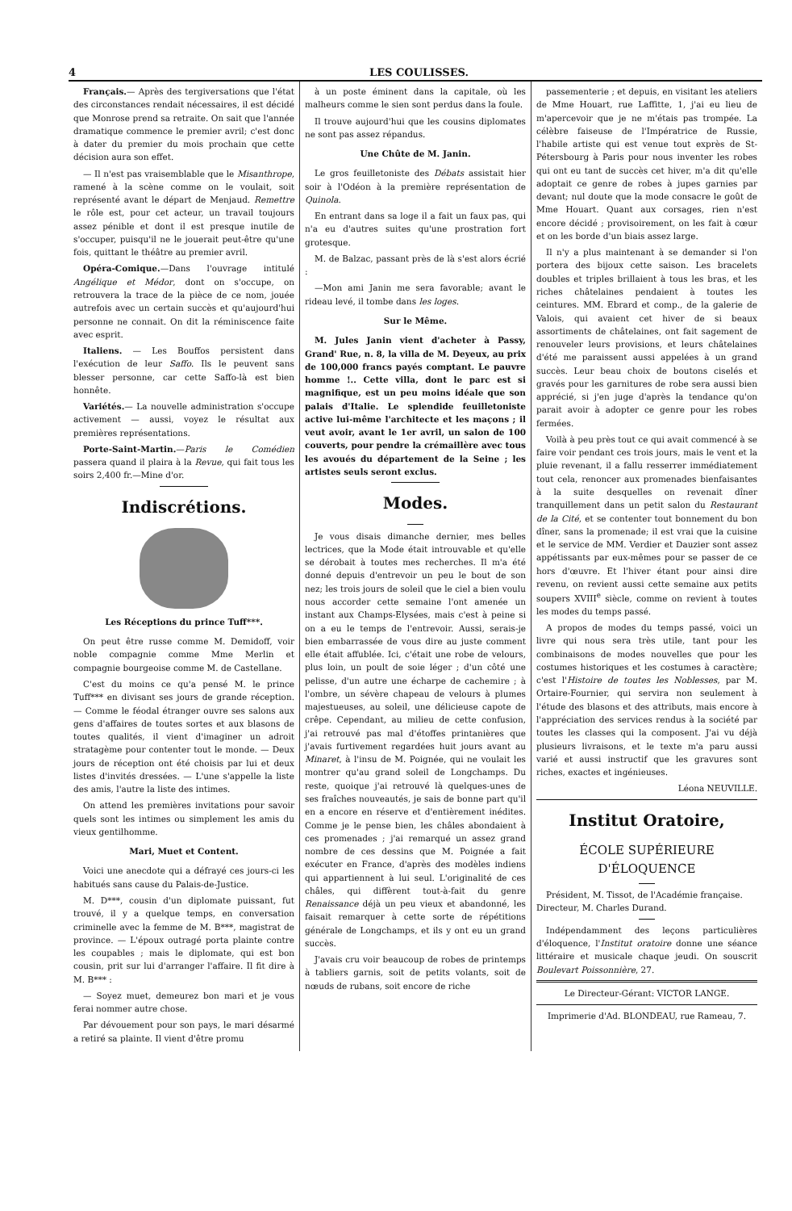4 LES COULISSES.
Français.— Après des tergiversations que l'état des circonstances rendait nécessaires, il est décidé que Monrose prend sa retraite. On sait que l'année dramatique commence le premier avril; c'est donc à dater du premier du mois prochain que cette décision aura son effet.
— Il n'est pas vraisemblable que le Misanthrope, ramené à la scène comme on le voulait, soit représenté avant le départ de Menjaud. Remettre le rôle est, pour cet acteur, un travail toujours assez pénible et dont il est presque inutile de s'occuper, puisqu'il ne le jouerait peut-être qu'une fois, quittant le théâtre au premier avril.
Opéra-Comique.—Dans l'ouvrage intitulé Angélique et Médor, dont on s'occupe, on retrouvera la trace de la pièce de ce nom, jouée autrefois avec un certain succès et qu'aujourd'hui personne ne connait. On dit la réminiscence faite avec esprit.
Italiens. — Les Bouffos persistent dans l'exécution de leur Saffo. Ils le peuvent sans blesser personne, car cette Saffo-là est bien honnête.
Variétés.— La nouvelle administration s'occupe activement — aussi, voyez le résultat aux premières représentations.
Porte-Saint-Martin.—Paris le Comédien passera quand il plaira à la Revue, qui fait tous les soirs 2,400 fr.—Mine d'or.
Indiscrétions.
Les Réceptions du prince Tuff***.
On peut être russe comme M. Demidoff, voir noble compagnie comme Mme Merlin et compagnie bourgeoise comme M. de Castellane.
C'est du moins ce qu'a pensé M. le prince Tuff*** en divisant ses jours de grande réception. — Comme le féodal étranger ouvre ses salons aux gens d'affaires de toutes sortes et aux blasons de toutes qualités, il vient d'imaginer un adroit stratagème pour contenter tout le monde. — Deux jours de réception ont été choisis par lui et deux listes d'invités dressées. — L'une s'appelle la liste des amis, l'autre la liste des intimes.
On attend les premières invitations pour savoir quels sont les intimes ou simplement les amis du vieux gentilhomme.
Mari, Muet et Content.
Voici une anecdote qui a défrayé ces jours-ci les habitués sans cause du Palais-de-Justice.
M. D***, cousin d'un diplomate puissant, fut trouvé, il y a quelque temps, en conversation criminelle avec la femme de M. B***, magistrat de province. — L'époux outragé porta plainte contre les coupables ; mais le diplomate, qui est bon cousin, prit sur lui d'arranger l'affaire. Il fit dire à M. B*** :
— Soyez muet, demeurez bon mari et je vous ferai nommer autre chose.
Par dévouement pour son pays, le mari désarmé a retiré sa plainte. Il vient d'être promu
à un poste éminent dans la capitale, où les malheurs comme le sien sont perdus dans la foule.
Il trouve aujourd'hui que les cousins diplomates ne sont pas assez répandus.
Une Chûte de M. Janin.
Le gros feuilletoniste des Débats assistait hier soir à l'Odéon à la première représentation de Quinola.
En entrant dans sa loge il a fait un faux pas, qui n'a eu d'autres suites qu'une prostration fort grotesque.
M. de Balzac, passant près de là s'est alors écrié :
—Mon ami Janin me sera favorable; avant le rideau levé, il tombe dans les loges.
Sur le Même.
M. Jules Janin vient d'acheter à Passy, Grand' Rue, n. 8, la villa de M. Deyeux, au prix de 100,000 francs payés comptant. Le pauvre homme !.. Cette villa, dont le parc est si magnifique, est un peu moins idéale que son palais d'Italie. Le splendide feuilletoniste active lui-même l'architecte et les maçons ; il veut avoir, avant le 1er avril, un salon de 100 couverts, pour pendre la crémaillère avec tous les avoués du département de la Seine ; les artistes seuls seront exclus.
Modes.
Je vous disais dimanche dernier, mes belles lectrices, que la Mode était introuvable et qu'elle se dérobait à toutes mes recherches. Il m'a été donné depuis d'entrevoir un peu le bout de son nez; les trois jours de soleil que le ciel a bien voulu nous accorder cette semaine l'ont amenée un instant aux Champs-Elysées, mais c'est à peine si on a eu le temps de l'entrevoir. Aussi, serais-je bien embarrassée de vous dire au juste comment elle était affublée. Ici, c'était une robe de velours, plus loin, un poult de soie léger ; d'un côté une pelisse, d'un autre une écharpe de cachemire ; à l'ombre, un sévère chapeau de velours à plumes majestueuses, au soleil, une délicieuse capote de crêpe. Cependant, au milieu de cette confusion, j'ai retrouvé pas mal d'étoffes printanières que j'avais furtivement regardées huit jours avant au Minaret, à l'insu de M. Poignée, qui ne voulait les montrer qu'au grand soleil de Longchamps. Du reste, quoique j'ai retrouvé là quelques-unes de ses fraîches nouveautés, je sais de bonne part qu'il en a encore en réserve et d'entièrement inédites. Comme je le pense bien, les châles abondaient à ces promenades ; j'ai remarqué un assez grand nombre de ces dessins que M. Poignée a fait exécuter en France, d'après des modèles indiens qui appartiennent à lui seul. L'originalité de ces châles, qui diffèrent tout-à-fait du genre Renaissance déjà un peu vieux et abandonné, les faisait remarquer à cette sorte de répétitions générale de Longchamps, et ils y ont eu un grand succès.
J'avais cru voir beaucoup de robes de printemps à tabliers garnis, soit de petits volants, soit de nœuds de rubans, soit encore de riche
passementerie ; et depuis, en visitant les ateliers de Mme Houart, rue Laffitte, 1, j'ai eu lieu de m'apercevoir que je ne m'étais pas trompée. La célèbre faiseuse de l'Impératrice de Russie, l'habile artiste qui est venue tout exprès de St-Pétersbourg à Paris pour nous inventer les robes qui ont eu tant de succès cet hiver, m'a dit qu'elle adoptait ce genre de robes à jupes garnies par devant; nul doute que la mode consacre le goût de Mme Houart. Quant aux corsages, rien n'est encore décidé ; provisoirement, on les fait à cœur et on les borde d'un biais assez large.
Il n'y a plus maintenant à se demander si l'on portera des bijoux cette saison. Les bracelets doubles et triples brillaient à tous les bras, et les riches châtelaines pendaient à toutes les ceintures. MM. Ebrard et comp., de la galerie de Valois, qui avaient cet hiver de si beaux assortiments de châtelaines, ont fait sagement de renouveler leurs provisions, et leurs châtelaines d'été me paraissent aussi appelées à un grand succès. Leur beau choix de boutons ciselés et gravés pour les garnitures de robe sera aussi bien apprécié, si j'en juge d'après la tendance qu'on parait avoir à adopter ce genre pour les robes fermées.
Voilà à peu près tout ce qui avait commencé à se faire voir pendant ces trois jours, mais le vent et la pluie revenant, il a fallu resserrer immédiatement tout cela, renoncer aux promenades bienfaisantes à la suite desquelles on revenait dîner tranquillement dans un petit salon du Restaurant de la Cité, et se contenter tout bonnement du bon dîner, sans la promenade; il est vrai que la cuisine et le service de MM. Verdier et Dauzier sont assez appétissants par eux-mêmes pour se passer de ce hors d'œuvre. Et l'hiver étant pour ainsi dire revenu, on revient aussi cette semaine aux petits soupers XVIII<sup>e</sup> siècle, comme on revient à toutes les modes du temps passé.
A propos de modes du temps passé, voici un livre qui nous sera très utile, tant pour les combinaisons de modes nouvelles que pour les costumes historiques et les costumes à caractère; c'est l'Histoire de toutes les Noblesses, par M. Ortaire-Fournier, qui servira non seulement à l'étude des blasons et des attributs, mais encore à l'appréciation des services rendus à la société par toutes les classes qui la composent. J'ai vu déjà plusieurs livraisons, et le texte m'a paru aussi varié et aussi instructif que les gravures sont riches, exactes et ingénieuses.
Léona NEUVILLE.
Institut Oratoire,
ÉCOLE SUPÉRIEURE D'ÉLOQUENCE
Président, M. Tissot, de l'Académie française.
Directeur, M. Charles Durand.
Indépendamment des leçons particulières d'éloquence, l'Institut oratoire donne une séance littéraire et musicale chaque jeudi. On souscrit Boulevart Poissonnière, 27.
Le Directeur-Gérant: VICTOR LANGE.
Imprimerie d'Ad. BLONDEAU, rue Rameau, 7.